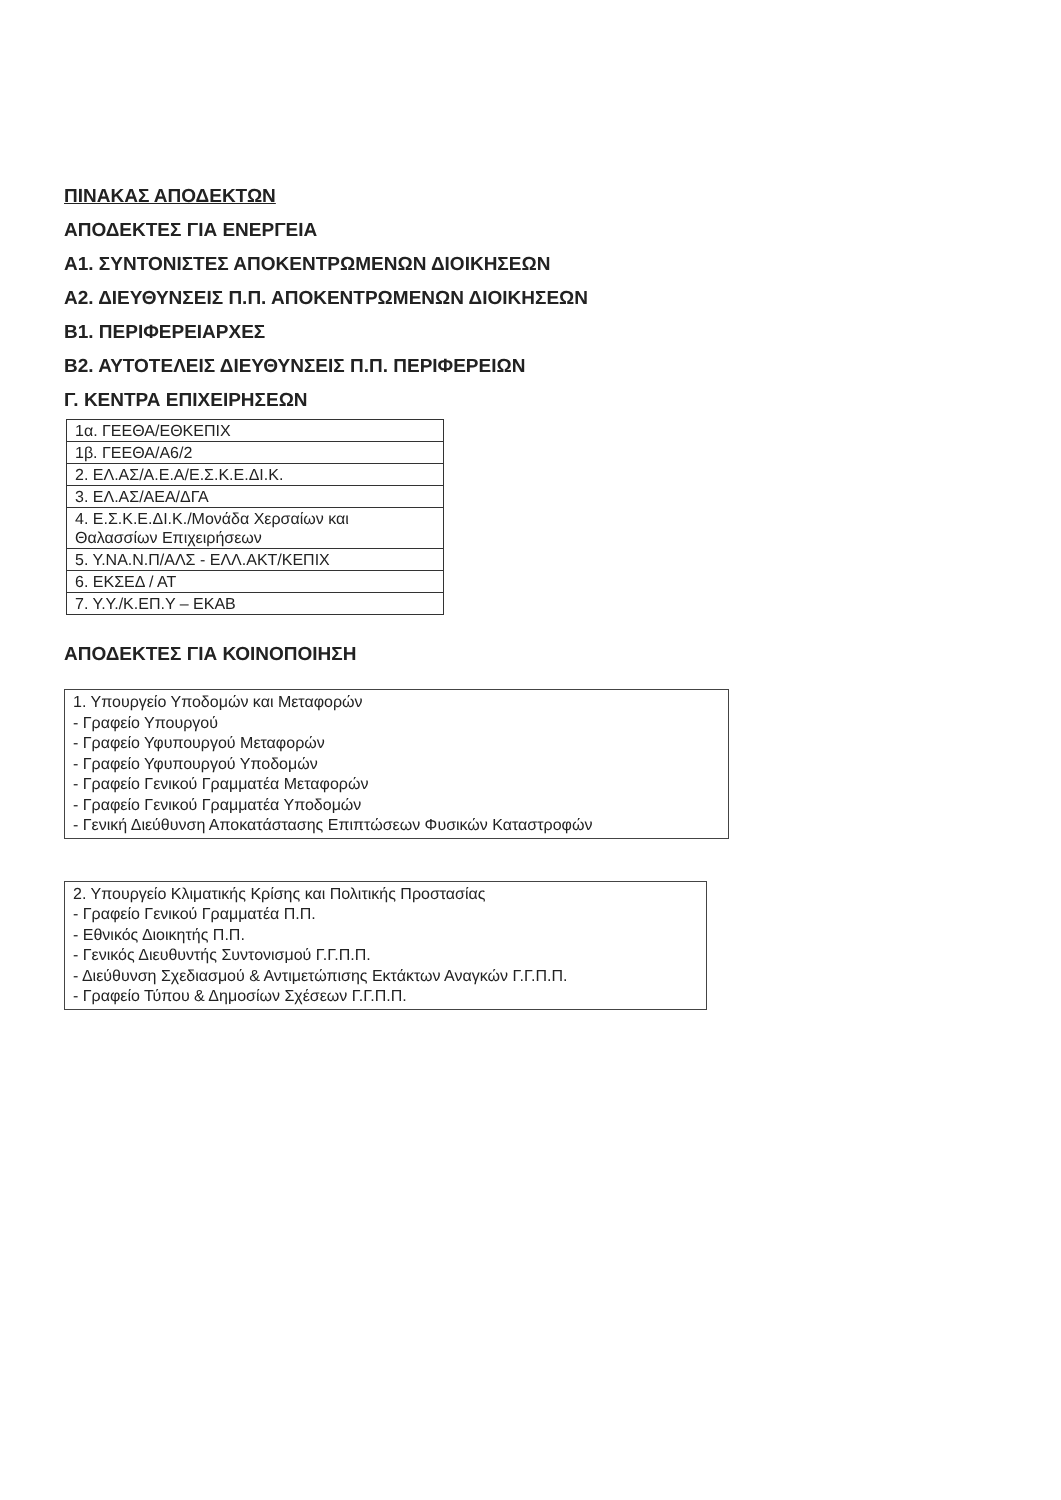ΠΙΝΑΚΑΣ ΑΠΟΔΕΚΤΩΝ
ΑΠΟΔΕΚΤΕΣ ΓΙΑ ΕΝΕΡΓΕΙΑ
Α1. ΣΥΝΤΟΝΙΣΤΕΣ ΑΠΟΚΕΝΤΡΩΜΕΝΩΝ ΔΙΟΙΚΗΣΕΩΝ
Α2. ΔΙΕΥΘΥΝΣΕΙΣ Π.Π. ΑΠΟΚΕΝΤΡΩΜΕΝΩΝ ΔΙΟΙΚΗΣΕΩΝ
Β1. ΠΕΡΙΦΕΡΕΙΑΡΧΕΣ
Β2. ΑΥΤΟΤΕΛΕΙΣ ΔΙΕΥΘΥΝΣΕΙΣ Π.Π. ΠΕΡΙΦΕΡΕΙΩΝ
Γ. ΚΕΝΤΡΑ ΕΠΙΧΕΙΡΗΣΕΩΝ
| 1α. ΓΕΕΘΑ/ΕΘΚΕΠΙΧ |
| 1β. ΓΕΕΘΑ/Α6/2 |
| 2. ΕΛ.ΑΣ/Α.Ε.Α/Ε.Σ.Κ.Ε.ΔΙ.Κ. |
| 3. ΕΛ.ΑΣ/ΑΕΑ/ΔΓΑ |
| 4. Ε.Σ.Κ.Ε.ΔΙ.Κ./Μονάδα Χερσαίων και Θαλασσίων Επιχειρήσεων |
| 5. Υ.ΝΑ.Ν.Π/ΑΛΣ - ΕΛΛ.ΑΚΤ/ΚΕΠΙΧ |
| 6. ΕΚΣΕΔ / ΑΤ |
| 7. Υ.Υ./Κ.ΕΠ.Υ – ΕΚΑΒ |
ΑΠΟΔΕΚΤΕΣ ΓΙΑ ΚΟΙΝΟΠΟΙΗΣΗ
1. Υπουργείο Υποδομών και Μεταφορών
- Γραφείο Υπουργού
- Γραφείο Υφυπουργού Μεταφορών
- Γραφείο Υφυπουργού Υποδομών
- Γραφείο Γενικού Γραμματέα Μεταφορών
- Γραφείο Γενικού Γραμματέα Υποδομών
- Γενική Διεύθυνση Αποκατάστασης Επιπτώσεων Φυσικών Καταστροφών
2. Υπουργείο Κλιματικής Κρίσης και Πολιτικής Προστασίας
- Γραφείο Γενικού Γραμματέα Π.Π.
- Εθνικός Διοικητής Π.Π.
- Γενικός Διευθυντής Συντονισμού Γ.Γ.Π.Π.
- Διεύθυνση Σχεδιασμού & Αντιμετώπισης Εκτάκτων Αναγκών Γ.Γ.Π.Π.
- Γραφείο Τύπου & Δημοσίων Σχέσεων Γ.Γ.Π.Π.